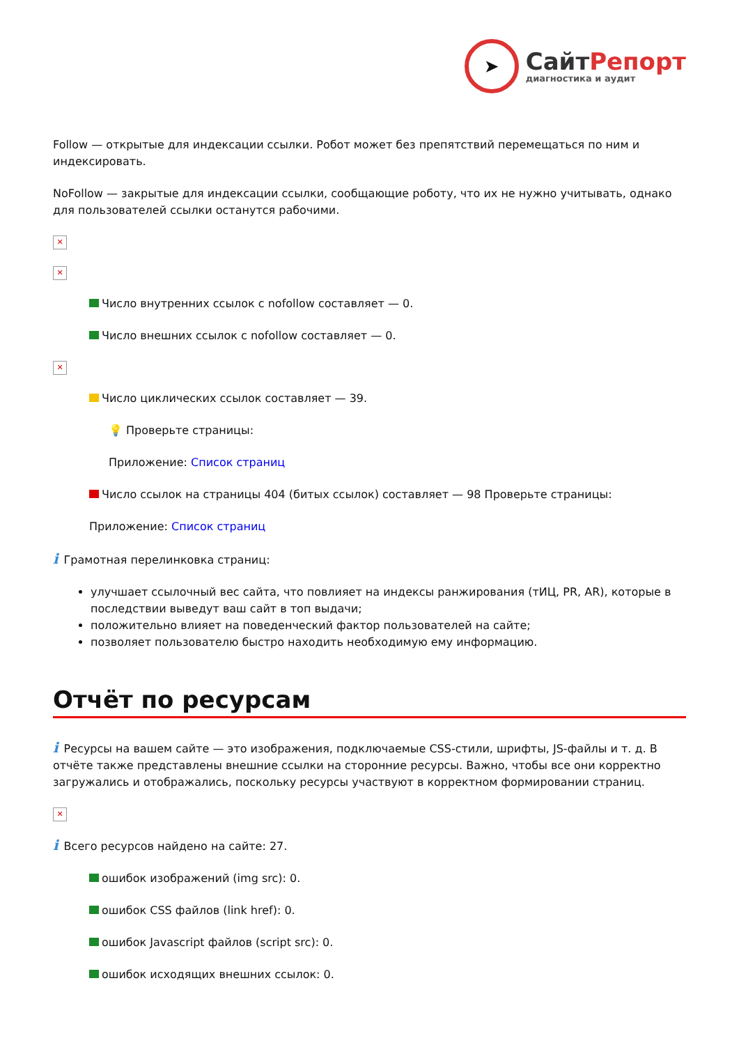➤
СайтРепорт
диагностика и аудит
Follow — открытые для индексации ссылки. Робот может без препятствий перемещаться по ним и индексировать.
NoFollow — закрытые для индексации ссылки, сообщающие роботу, что их не нужно учитывать, однако для пользователей ссылки останутся рабочими.
✕
✕
Число внутренних ссылок с nofollow составляет — 0.
Число внешних ссылок с nofollow составляет — 0.
✕
Число циклических ссылок составляет — 39.
💡 Проверьте страницы:
Приложение: Список страниц
Число ссылок на страницы 404 (битых ссылок) составляет — 98 Проверьте страницы:
Приложение: Список страниц
i Грамотная перелинковка страниц:
улучшает ссылочный вес сайта, что повлияет на индексы ранжирования (тИЦ, PR, AR), которые в последствии выведут ваш сайт в топ выдачи;
положительно влияет на поведенческий фактор пользователей на сайте;
позволяет пользователю быстро находить необходимую ему информацию.
Отчёт по ресурсам
i Ресурсы на вашем сайте — это изображения, подключаемые CSS-стили, шрифты, JS-файлы и т. д. В отчёте также представлены внешние ссылки на сторонние ресурсы. Важно, чтобы все они корректно загружались и отображались, поскольку ресурсы участвуют в корректном формировании страниц.
✕
i Всего ресурсов найдено на сайте: 27.
ошибок изображений (img src): 0.
ошибок CSS файлов (link href): 0.
ошибок Javascript файлов (script src): 0.
ошибок исходящих внешних ссылок: 0.